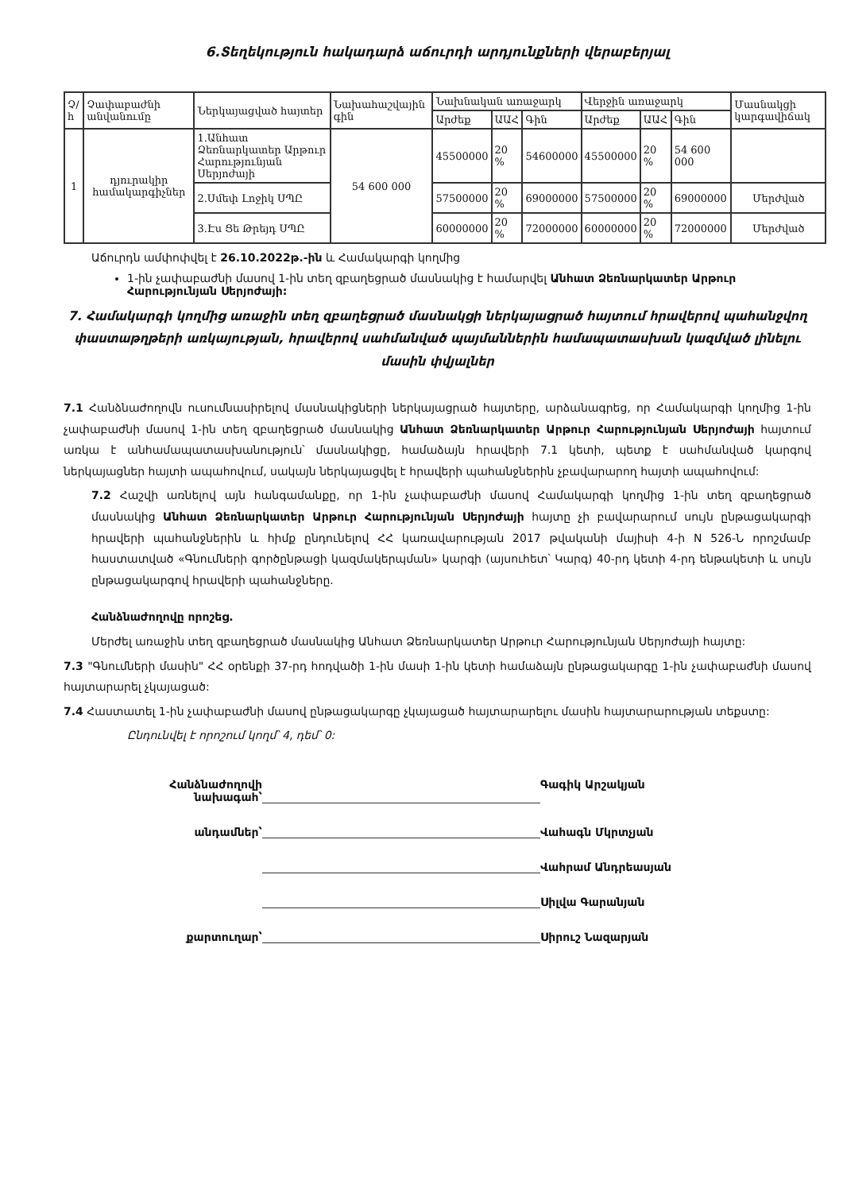6.Տեղեկություն հակադարձ աճուրդի արդյունքների վերաբերյալ
| Չ/հ | Չափաբաժնի անվանումը | Ներկայացված հայտեր | Նախահաշվային գին | Նախնական առաջարկ | | | Վերջին առաջարկ | | | Մասնակցի կարգավիճակ |
| --- | --- | --- | --- | --- | --- | --- | --- | --- | --- | --- |
| | | | | Արժեք | ԱԱՀ | Գին | Արժեք | ԱԱՀ | Գին | |
| 1 | դյուրակիր համակարգիչներ | 1.Անհատ Ձեռնարկատեր Արթուր Հարությունյան Սերյոժայի | 54 600 000 | 45500000 | 20 % | 54600000 | 45500000 | 20 % | 54 600 000 | |
| | | 2.Սմեփ Լոջիկ ՍՊԸ | | 57500000 | 20 % | 69000000 | 57500000 | 20 % | 69000000 | Մերժված |
| | | 3.Էս Ցե Թրեյդ ՍՊԸ | | 60000000 | 20 % | 72000000 | 60000000 | 20 % | 72000000 | Մերժված |
Աճուրդն ամփոփվել է 26.10.2022թ.-ին և Համակարգի կողմից
1-ին չափաբաժնի մասով 1-ին տեղ զբաղեցրած մասնակից է համարվել Անհատ Ձեռնարկատեր Արթուր Հարությունյան Սերյոժայի:
7. Համակարգի կողմից առաջին տեղ զբաղեցրած մասնակցի ներկայացրած հայտում հրավերով պահանջվող փաստաթղթերի առկայության, հրավերով սահմանված պայմաններին համապատասխան կազմված լինելու մասին փվյալներ
7.1 Հանձնաժողովն ուսումնասիրելով մասնակիցների ներկայացրած հայտերը, արձանագրեց, որ Համակարգի կողմից 1-ին չափաբաժնի մասով 1-ին տեղ զբաղեցրած մասնակից Անհատ Ձեռնարկատեր Արթուր Հարությունյան Սերյոժայի հայտում առկա է անհամապատասխանություն՝ մասնակիցը, համաձայն հրավերի 7.1 կետի, պետք է սահմանված կարգով ներկայացներ հայտի ապահովում, սակայն ներկայացվել է հրավերի պահանջներին չբավարարող հայտի ապահովում:
7.2 Հաշվի առնելով այն հանգամանքը, որ 1-ին չափաբաժնի մասով Համակարգի կողմից 1-ին տեղ զբաղեցրած մասնակից Անհատ Ձեռնարկատեր Արթուր Հարությունյան Սերյոժայի հայտը չի բավարարում սույն ընթացակարգի հրավերի պահանջներին և հիմք ընդունելով ՀՀ կառավարության 2017 թվականի մայիսի 4-ի N 526-Ն որոշմամբ հաստատված «Գնումների գործընթացի կազմակերպման» կարգի (այսուհետ՝ Կարգ) 40-րդ կետի 4-րդ ենթակետի և սույն ընթացակարգով հրավերի պահանջները.
Հանձնաժողովը որոշեց.
Մերժել առաջին տեղ զբաղեցրած մասնակից Անհատ Ձեռնարկատեր Արթուր Հարությունյան Սերյոժայի հայտը:
7.3 "Գնումների մասին" ՀՀ օրենքի 37-րդ հոդվածի 1-ին մասի 1-ին կետի համաձայն ընթացակարգը 1-ին չափաբաժնի մասով հայտարարել չկայացած:
7.4 Հաստատել 1-ին չափաբաժնի մասով ընթացակարգը չկայացած հայտարարելու մասին հայտարարության տեքստը:
Ընդունվել է որոշում կողմ՝ 4, դեմ՝ 0:
Հանձնաժողովի
նախագահ՝
Գագիկ Արշակյան
անդամներ՝
Վահագն Մկրտչյան
Վահրամ Անդրեասյան
Սիլվա Գարանյան
քարտուղար՝
Սիրուշ Նազարյան